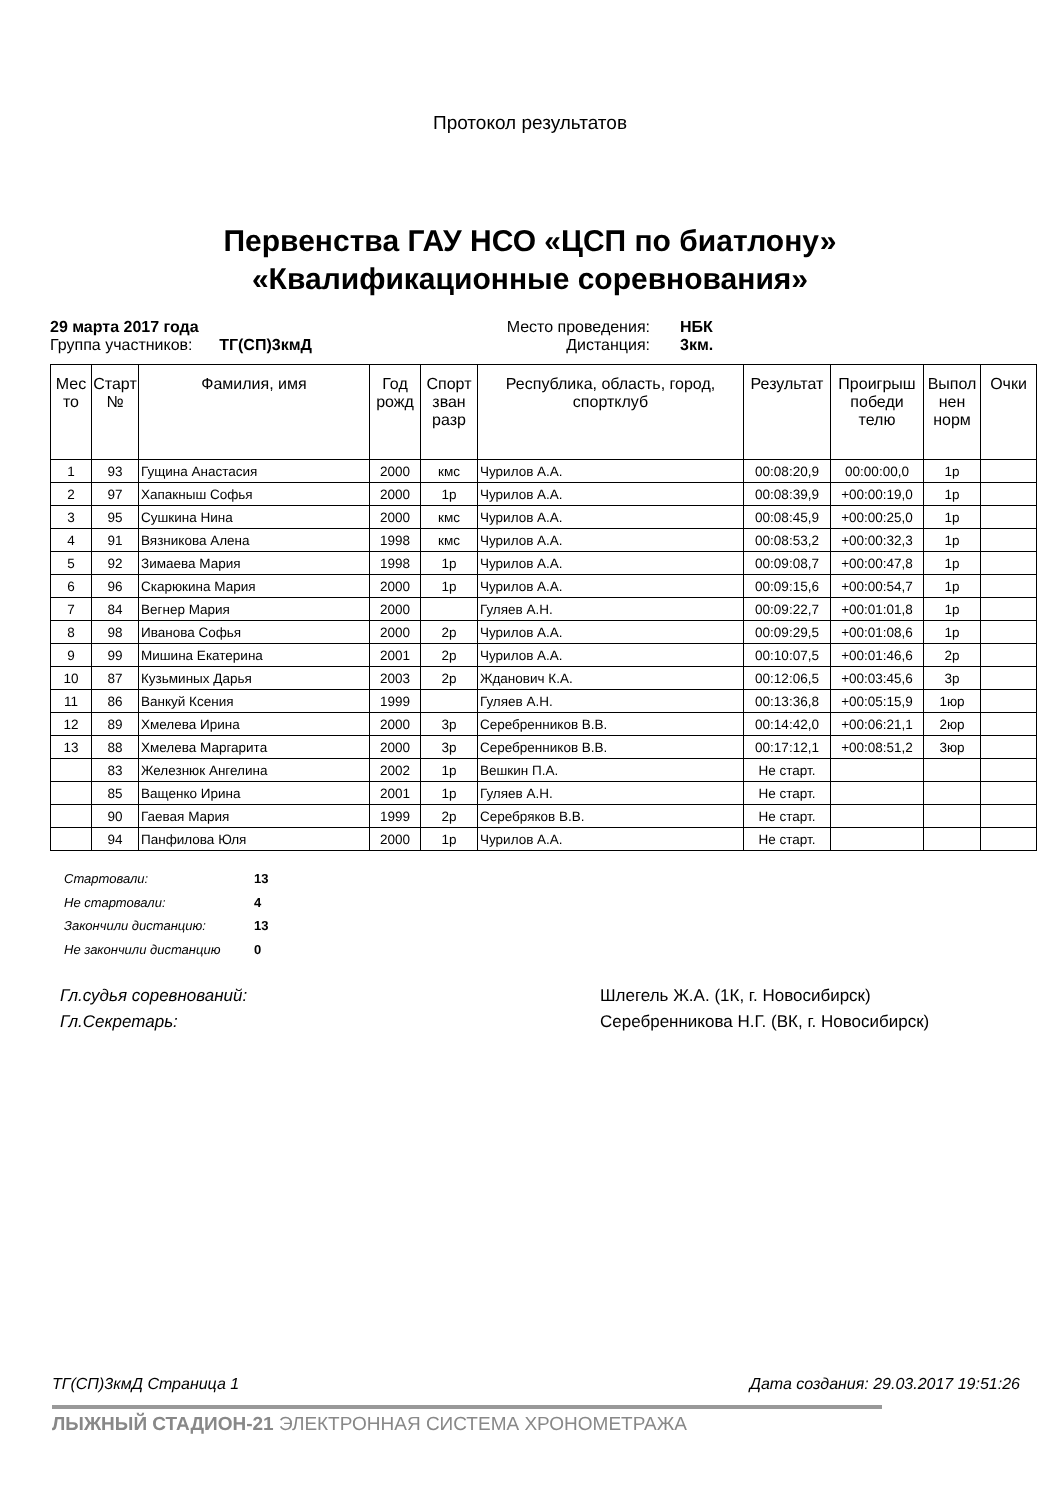Протокол результатов
Первенства ГАУ НСО «ЦСП по биатлону»
«Квалификационные соревнования»
29 марта 2017 года Место проведения: НБК Группа участников: ТГ(СП)3кмД Дистанция: 3км.
| Мес то | Старт № | Фамилия, имя | Год рожд | Спорт зван разр | Республика, область, город, спортклуб | Результат | Проигрыш победи телю | Выпол нен норм | Очки |
| --- | --- | --- | --- | --- | --- | --- | --- | --- | --- |
| 1 | 93 | Гущина Анастасия | 2000 | кмс | Чурилов А.А. | 00:08:20,9 | 00:00:00,0 | 1р | |
| 2 | 97 | Хапакныш Софья | 2000 | 1р | Чурилов А.А. | 00:08:39,9 | +00:00:19,0 | 1р | |
| 3 | 95 | Сушкина Нина | 2000 | кмс | Чурилов А.А. | 00:08:45,9 | +00:00:25,0 | 1р | |
| 4 | 91 | Вязникова Алена | 1998 | кмс | Чурилов А.А. | 00:08:53,2 | +00:00:32,3 | 1р | |
| 5 | 92 | Зимаева Мария | 1998 | 1р | Чурилов А.А. | 00:09:08,7 | +00:00:47,8 | 1р | |
| 6 | 96 | Скарюкина Мария | 2000 | 1р | Чурилов А.А. | 00:09:15,6 | +00:00:54,7 | 1р | |
| 7 | 84 | Вегнер Мария | 2000 | | Гуляев А.Н. | 00:09:22,7 | +00:01:01,8 | 1р | |
| 8 | 98 | Иванова Софья | 2000 | 2р | Чурилов А.А. | 00:09:29,5 | +00:01:08,6 | 1р | |
| 9 | 99 | Мишина Екатерина | 2001 | 2р | Чурилов А.А. | 00:10:07,5 | +00:01:46,6 | 2р | |
| 10 | 87 | Кузьминых Дарья | 2003 | 2р | Жданович К.А. | 00:12:06,5 | +00:03:45,6 | 3р | |
| 11 | 86 | Ванкуй Ксения | 1999 | | Гуляев А.Н. | 00:13:36,8 | +00:05:15,9 | 1юр | |
| 12 | 89 | Хмелева Ирина | 2000 | 3р | Серебренников В.В. | 00:14:42,0 | +00:06:21,1 | 2юр | |
| 13 | 88 | Хмелева Маргарита | 2000 | 3р | Серебренников В.В. | 00:17:12,1 | +00:08:51,2 | 3юр | |
| | 83 | Железнюк Ангелина | 2002 | 1р | Вешкин П.А. | Не старт. | | | |
| | 85 | Ващенко Ирина | 2001 | 1р | Гуляев А.Н. | Не старт. | | | |
| | 90 | Гаевая Мария | 1999 | 2р | Серебряков В.В. | Не старт. | | | |
| | 94 | Панфилова Юля | 2000 | 1р | Чурилов А.А. | Не старт. | | | |
Стартовали: 13
Не стартовали: 4
Закончили дистанцию: 13
Не закончили дистанцию 0
Гл.судья соревнований: Шлегель Ж.А. (1К, г. Новосибирск)
Гл.Секретарь: Серебренникова Н.Г. (ВК, г. Новосибирск)
ТГ(СП)3кмД Страница 1 Дата создания: 29.03.2017 19:51:26
ЛЫЖНЫЙ СТАДИОН-21 ЭЛЕКТРОННАЯ СИСТЕМА ХРОНОМЕТРАЖА